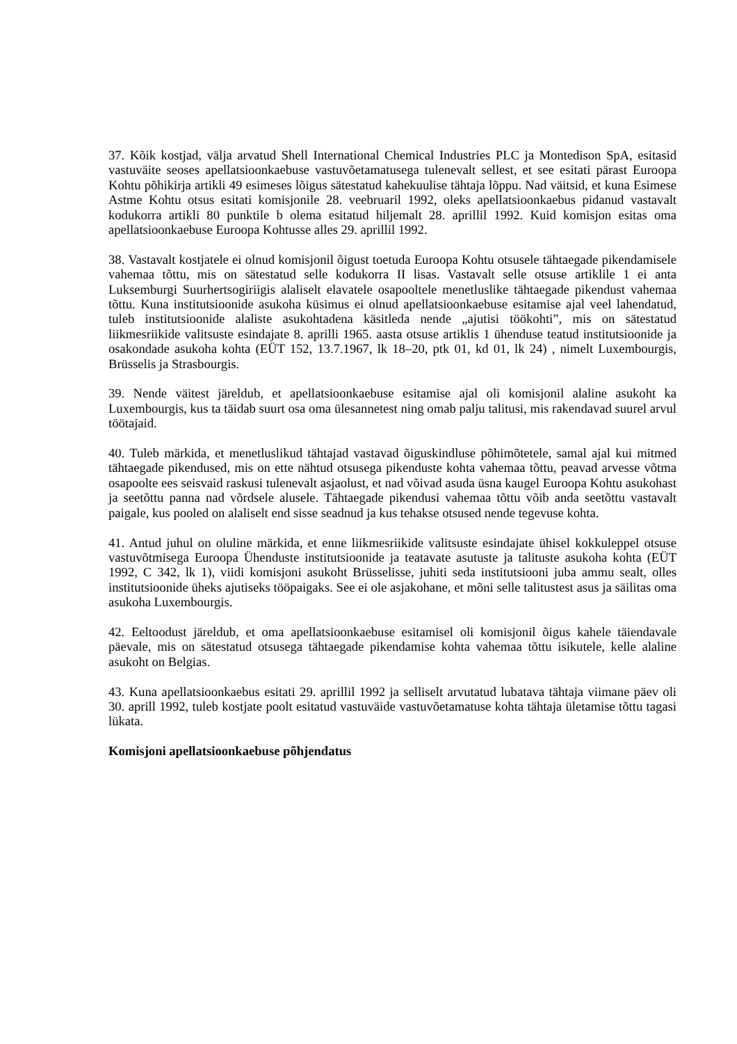37. Kõik kostjad, välja arvatud Shell International Chemical Industries PLC ja Montedison SpA, esitasid vastuväite seoses apellatsioonkaebuse vastuvõetamatusega tulenevalt sellest, et see esitati pärast Euroopa Kohtu põhikirja artikli 49 esimeses lõigus sätestatud kahekuulise tähtaja lõppu. Nad väitsid, et kuna Esimese Astme Kohtu otsus esitati komisjonile 28. veebruaril 1992, oleks apellatsioonkaebus pidanud vastavalt kodukorra artikli 80 punktile b olema esitatud hiljemalt 28. aprillil 1992. Kuid komisjon esitas oma apellatsioonkaebuse Euroopa Kohtusse alles 29. aprillil 1992.
38. Vastavalt kostjatele ei olnud komisjonil õigust toetuda Euroopa Kohtu otsusele tähtaegade pikendamisele vahemaa tõttu, mis on sätestatud selle kodukorra II lisas. Vastavalt selle otsuse artiklile 1 ei anta Luksemburgi Suurhertsogiriigis alaliselt elavatele osapooltele menetluslike tähtaegade pikendust vahemaa tõttu. Kuna institutsioonide asukoha küsimus ei olnud apellatsioonkaebuse esitamise ajal veel lahendatud, tuleb institutsioonide alaliste asukohtadena käsitleda nende „ajutisi töökohti”, mis on sätestatud liikmesriikide valitsuste esindajate 8. aprilli 1965. aasta otsuse artiklis 1 ühenduse teatud institutsioonide ja osakondade asukoha kohta (EÜT 152, 13.7.1967, lk 18–20, ptk 01, kd 01, lk 24) , nimelt Luxembourgis, Brüsselis ja Strasbourgis.
39. Nende väitest järeldub, et apellatsioonkaebuse esitamise ajal oli komisjonil alaline asukoht ka Luxembourgis, kus ta täidab suurt osa oma ülesannetest ning omab palju talitusi, mis rakendavad suurel arvul töötajaid.
40. Tuleb märkida, et menetluslikud tähtajad vastavad õiguskindluse põhimõtetele, samal ajal kui mitmed tähtaegade pikendused, mis on ette nähtud otsusega pikenduste kohta vahemaa tõttu, peavad arvesse võtma osapoolte ees seisvaid raskusi tulenevalt asjaolust, et nad võivad asuda üsna kaugel Euroopa Kohtu asukohast ja seetõttu panna nad võrdsele alusele. Tähtaegade pikendusi vahemaa tõttu võib anda seetõttu vastavalt paigale, kus pooled on alaliselt end sisse seadnud ja kus tehakse otsused nende tegevuse kohta.
41. Antud juhul on oluline märkida, et enne liikmesriikide valitsuste esindajate ühisel kokkuleppel otsuse vastuvõtmisega Euroopa Ühenduste institutsioonide ja teatavate asutuste ja talituste asukoha kohta (EÜT 1992, C 342, lk 1), viidi komisjoni asukoht Brüsselisse, juhiti seda institutsiooni juba ammu sealt, olles institutsioonide üheks ajutiseks tööpaigaks. See ei ole asjakohane, et mõni selle talitustest asus ja säilitas oma asukoha Luxembourgis.
42. Eeltoodust järeldub, et oma apellatsioonkaebuse esitamisel oli komisjonil õigus kahele täiendavale päevale, mis on sätestatud otsusega tähtaegade pikendamise kohta vahemaa tõttu isikutele, kelle alaline asukoht on Belgias.
43. Kuna apellatsioonkaebus esitati 29. aprillil 1992 ja selliselt arvutatud lubatava tähtaja viimane päev oli 30. aprill 1992, tuleb kostjate poolt esitatud vastuväide vastuvõetamatuse kohta tähtaja ületamise tõttu tagasi lükata.
Komisjoni apellatsioonkaebuse põhjendatus